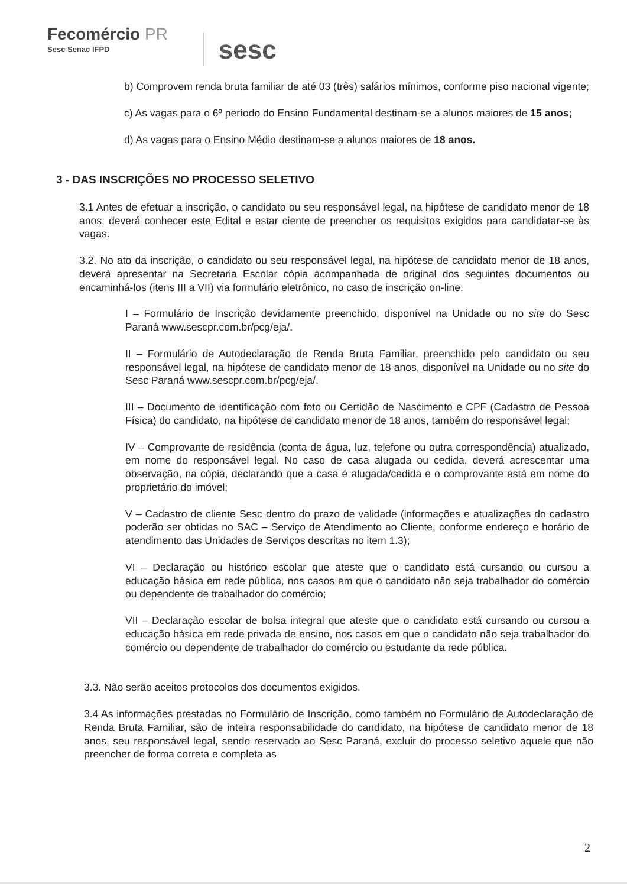Fecomércio PR
Sesc Senac IFPD
sesc
b) Comprovem renda bruta familiar de até 03 (três) salários mínimos, conforme piso nacional vigente;
c) As vagas para o 6º período do Ensino Fundamental destinam-se a alunos maiores de 15 anos;
d) As vagas para o Ensino Médio destinam-se a alunos maiores de 18 anos.
3 - DAS INSCRIÇÕES NO PROCESSO SELETIVO
3.1 Antes de efetuar a inscrição, o candidato ou seu responsável legal, na hipótese de candidato menor de 18 anos, deverá conhecer este Edital e estar ciente de preencher os requisitos exigidos para candidatar-se às vagas.
3.2. No ato da inscrição, o candidato ou seu responsável legal, na hipótese de candidato menor de 18 anos, deverá apresentar na Secretaria Escolar cópia acompanhada de original dos seguintes documentos ou encaminhá-los (itens III a VII) via formulário eletrônico, no caso de inscrição on-line:
I – Formulário de Inscrição devidamente preenchido, disponível na Unidade ou no site do Sesc Paraná www.sescpr.com.br/pcg/eja/.
II – Formulário de Autodeclaração de Renda Bruta Familiar, preenchido pelo candidato ou seu responsável legal, na hipótese de candidato menor de 18 anos, disponível na Unidade ou no site do Sesc Paraná www.sescpr.com.br/pcg/eja/.
III – Documento de identificação com foto ou Certidão de Nascimento e CPF (Cadastro de Pessoa Física) do candidato, na hipótese de candidato menor de 18 anos, também do responsável legal;
IV – Comprovante de residência (conta de água, luz, telefone ou outra correspondência) atualizado, em nome do responsável legal. No caso de casa alugada ou cedida, deverá acrescentar uma observação, na cópia, declarando que a casa é alugada/cedida e o comprovante está em nome do proprietário do imóvel;
V – Cadastro de cliente Sesc dentro do prazo de validade (informações e atualizações do cadastro poderão ser obtidas no SAC – Serviço de Atendimento ao Cliente, conforme endereço e horário de atendimento das Unidades de Serviços descritas no item 1.3);
VI – Declaração ou histórico escolar que ateste que o candidato está cursando ou cursou a educação básica em rede pública, nos casos em que o candidato não seja trabalhador do comércio ou dependente de trabalhador do comércio;
VII – Declaração escolar de bolsa integral que ateste que o candidato está cursando ou cursou a educação básica em rede privada de ensino, nos casos em que o candidato não seja trabalhador do comércio ou dependente de trabalhador do comércio ou estudante da rede pública.
3.3. Não serão aceitos protocolos dos documentos exigidos.
3.4 As informações prestadas no Formulário de Inscrição, como também no Formulário de Autodeclaração de Renda Bruta Familiar, são de inteira responsabilidade do candidato, na hipótese de candidato menor de 18 anos, seu responsável legal, sendo reservado ao Sesc Paraná, excluir do processo seletivo aquele que não preencher de forma correta e completa as
2